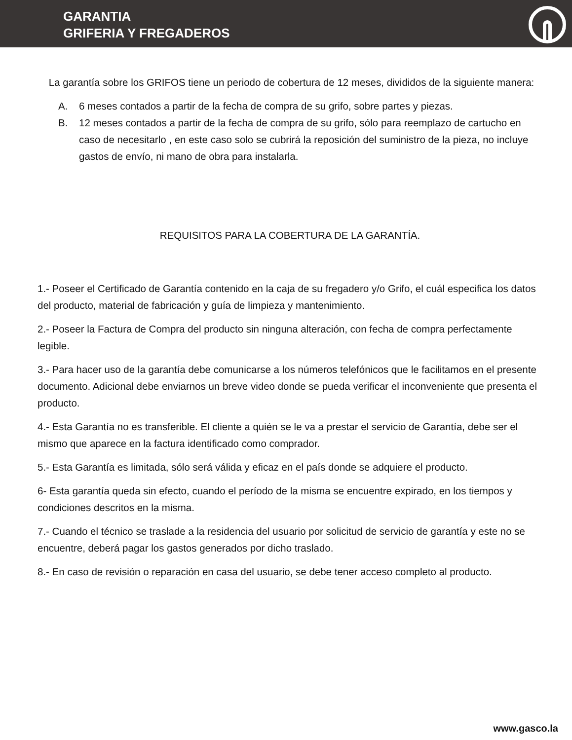GARANTIA
GRIFERIA Y FREGADEROS
La garantía sobre los GRIFOS tiene un periodo de cobertura de 12 meses, divididos de la siguiente manera:
A. 6 meses contados a partir de la fecha de compra de su grifo, sobre partes y piezas.
B. 12 meses contados a partir de la fecha de compra de su grifo, sólo para reemplazo de cartucho en caso de necesitarlo , en este caso solo se cubrirá la reposición del suministro de la pieza, no incluye gastos de envío, ni mano de obra para instalarla.
REQUISITOS PARA LA COBERTURA DE LA GARANTÍA.
1.- Poseer el Certificado de Garantía contenido en la caja de su fregadero y/o Grifo, el cuál especifica los datos del producto, material de fabricación y guía de limpieza y mantenimiento.
2.- Poseer la Factura de Compra del producto sin ninguna alteración, con fecha de compra perfectamente legible.
3.- Para hacer uso de la garantía debe comunicarse a los números telefónicos que le facilitamos en el presente documento. Adicional debe enviarnos un breve video donde se pueda verificar el inconveniente que presenta el producto.
4.- Esta Garantía no es transferible. El cliente a quién se le va a prestar el servicio de Garantía, debe ser el mismo que aparece en la factura identificado como comprador.
5.- Esta Garantía es limitada, sólo será válida y eficaz en el país donde se adquiere el producto.
6- Esta garantía queda sin efecto, cuando el período de la misma se encuentre expirado, en los tiempos y condiciones descritos en la misma.
7.- Cuando el técnico se traslade a la residencia del usuario por solicitud de servicio de garantía y este no se encuentre, deberá pagar los gastos generados por dicho traslado.
8.- En caso de revisión o reparación en casa del usuario, se debe tener acceso completo al producto.
www.gasco.la